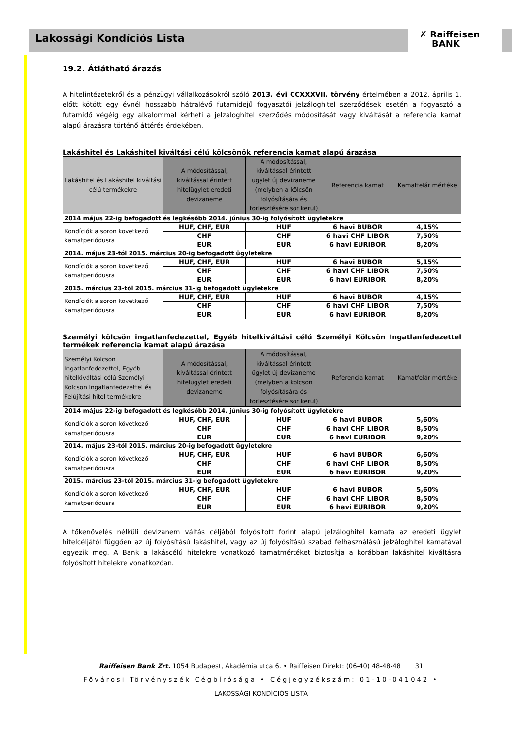Lakossági Kondíciós Lista
✗ Raiffeisen
BANK
19.2. Átlátható árazás
A hitelintézetekről és a pénzügyi vállalkozásokról szóló 2013. évi CCXXXVII. törvény értelmében a 2012. április 1. előtt kötött egy évnél hosszabb hátralévő futamidejű fogyasztói jelzáloghitel szerződések esetén a fogyasztó a futamidő végéig egy alkalommal kérheti a jelzáloghitel szerződés módosítását vagy kiváltását a referencia kamat alapú árazásra történő áttérés érdekében.
Lakáshitel és Lakáshitel kiváltási célú kölcsönök referencia kamat alapú árazása
| Lakáshitel és Lakáshitel kiváltási célú termékekre | A módosítással, kiváltással érintett hitelügylet eredeti devizaneme | A módosítással, kiváltással érintett ügylet új devizaneme (melyben a kölcsön folyósítására és törlesztésére sor kerül) | Referencia kamat | Kamatfelár mértéke |
| --- | --- | --- | --- | --- |
| 2014 május 22-ig befogadott és legkésőbb 2014. június 30-ig folyósított ügyletekre | | | | |
| Kondíciók a soron következő kamatperiódusra | HUF, CHF, EUR | HUF | 6 havi BUBOR | 4,15% |
| | CHF | CHF | 6 havi CHF LIBOR | 7,50% |
| | EUR | EUR | 6 havi EURIBOR | 8,20% |
| 2014. május 23-tól 2015. március 20-ig befogadott ügyletekre | | | | |
| Kondíciók a soron következő kamatperiódusra | HUF, CHF, EUR | HUF | 6 havi BUBOR | 5,15% |
| | CHF | CHF | 6 havi CHF LIBOR | 7,50% |
| | EUR | EUR | 6 havi EURIBOR | 8,20% |
| 2015. március 23-tól 2015. március 31-ig befogadott ügyletekre | | | | |
| Kondíciók a soron következő kamatperiódusra | HUF, CHF, EUR | HUF | 6 havi BUBOR | 4,15% |
| | CHF | CHF | 6 havi CHF LIBOR | 7,50% |
| | EUR | EUR | 6 havi EURIBOR | 8,20% |
Személyi kölcsön ingatlanfedezettel, Egyéb hitelkiváltási célú Személyi Kölcsön Ingatlanfedezettel termékek referencia kamat alapú árazása
| Személyi Kölcsön Ingatlanfedezettel, Egyéb hitelkiváltási célú Személyi Kölcsön Ingatlanfedezettel és Felújítási hitel termékekre | A módosítással, kiváltással érintett hitelügylet eredeti devizaneme | A módosítással, kiváltással érintett ügylet új devizaneme (melyben a kölcsön folyósítására és törlesztésére sor kerül) | Referencia kamat | Kamatfelár mértéke |
| --- | --- | --- | --- | --- |
| 2014 május 22-ig befogadott és legkésőbb 2014. június 30-ig folyósított ügyletekre | | | | |
| Kondíciók a soron következő kamatperiódusra | HUF, CHF, EUR | HUF | 6 havi BUBOR | 5,60% |
| | CHF | CHF | 6 havi CHF LIBOR | 8,50% |
| | EUR | EUR | 6 havi EURIBOR | 9,20% |
| 2014. május 23-tól 2015. március 20-ig befogadott ügyletekre | | | | |
| Kondíciók a soron következő kamatperiódusra | HUF, CHF, EUR | HUF | 6 havi BUBOR | 6,60% |
| | CHF | CHF | 6 havi CHF LIBOR | 8,50% |
| | EUR | EUR | 6 havi EURIBOR | 9,20% |
| 2015. március 23-tól 2015. március 31-ig befogadott ügyletekre | | | | |
| Kondíciók a soron következő kamatperiódusra | HUF, CHF, EUR | HUF | 6 havi BUBOR | 5,60% |
| | CHF | CHF | 6 havi CHF LIBOR | 8,50% |
| | EUR | EUR | 6 havi EURIBOR | 9,20% |
A tőkenövelés nélküli devizanem váltás céljából folyósított forint alapú jelzáloghitel kamata az eredeti ügylet hitelcéljától függően az új folyósítású lakáshitel, vagy az új folyósítású szabad felhasználású jelzáloghitel kamatával egyezik meg. A Bank a lakáscélú hitelekre vonatkozó kamatmértéket biztosítja a korábban lakáshitel kiváltásra folyósított hitelekre vonatkozóan.
Raiffeisen Bank Zrt. 1054 Budapest, Akadémia utca 6. • Raiffeisen Direkt: (06-40) 48-48-48 31
Fővárosi Törvényszék Cégbírósága • Cégjegyzékszám: 01-10-041042 •
LAKOSSÁGI KONDÍCIÓS LISTA